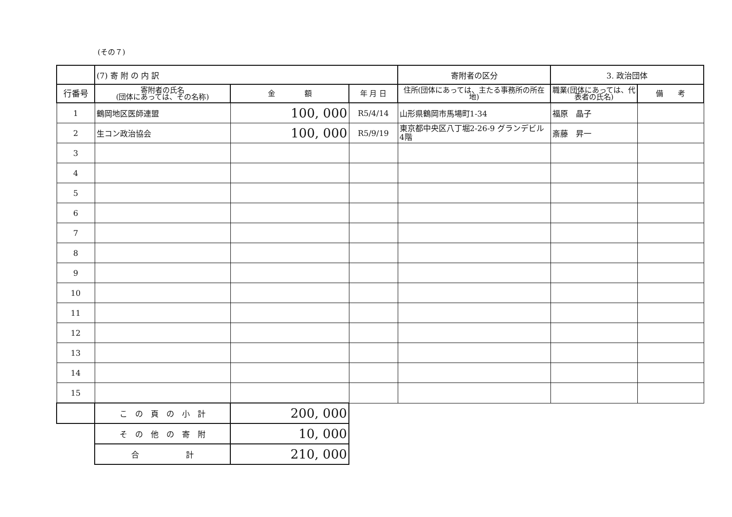(その７)
| | (7) 寄 附 の 内 訳 | | | 寄附者の区分 | 3. 政治団体 | |
| --- | --- | --- | --- | --- | --- | --- |
| 行番号 | 寄附者の氏名 (団体にあっては、その名称) | 金 額 | 年 月 日 | 住所(団体にあっては、主たる事務所の所在地) | 職業(団体にあっては、代表者の氏名) | 備 考 |
| 1 | 鶴岡地区医師連盟 | 100, 000 | R5/4/14 | 山形県鶴岡市馬場町1-34 | 福原 晶子 | |
| 2 | 生コン政治協会 | 100, 000 | R5/9/19 | 東京都中央区八丁堀2-26-9 グランデビル4階 | 斎藤 昇一 | |
| 3 | | | | | | |
| 4 | | | | | | |
| 5 | | | | | | |
| 6 | | | | | | |
| 7 | | | | | | |
| 8 | | | | | | |
| 9 | | | | | | |
| 10 | | | | | | |
| 11 | | | | | | |
| 12 | | | | | | |
| 13 | | | | | | |
| 14 | | | | | | |
| 15 | | | | | | |
| | こ の 頁 の 小 計 | 200, 000 | | | | |
| | そ の 他 の 寄 附 | 10, 000 | | | | |
| | 合 計 | 210, 000 | | | | |